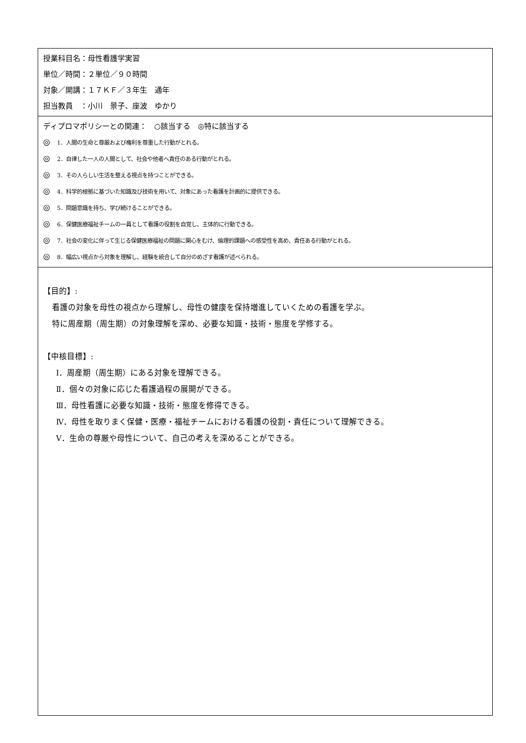| 授業科目名：母性看護学実習 単位／時間：２単位／９０時間 対象／開講：１７ＫＦ／３年生 通年 担当教員 ：小川 景子、座波 ゆかり |
| ディプロマポリシーとの関連： ○該当する ◎特に該当する ◎ 1．人間の生命と尊厳および権利を尊重した行動がとれる。 ◎ 2．自律した一人の人間として、社会や他者へ責任のある行動がとれる。 ◎ 3．その人らしい生活を整える視点を持つことができる。 ◎ 4．科学的根拠に基づいた知識及び技術を用いて、対象にあった看護を計画的に提供できる。 ◎ 5．問題意識を持ち、学び続けることができる。 ◎ 6．保健医療福祉チームの一員として看護の役割を自覚し、主体的に行動できる。 ◎ 7．社会の変化に伴って生じる保健医療福祉の問題に関心をむけ、倫理的課題への感受性を高め、責任ある行動がとれる。 ◎ 8．幅広い視点から対象を理解し、経験を統合して自分のめざす看護が述べられる。 |
| 【目的】: 看護の対象を母性の視点から理解し、母性の健康を保持増進していくための看護を学ぶ。 特に周産期（周生期）の対象理解を深め、必要な知識・技術・態度を学修する。 【中核目標】: Ⅰ．周産期（周生期）にある対象を理解できる。 Ⅱ．個々の対象に応じた看護過程の展開ができる。 Ⅲ．母性看護に必要な知識・技術・態度を修得できる。 Ⅳ．母性を取りまく保健・医療・福祉チームにおける看護の役割・責任について理解できる。 Ⅴ．生命の尊厳や母性について、自己の考えを深めることができる。 |